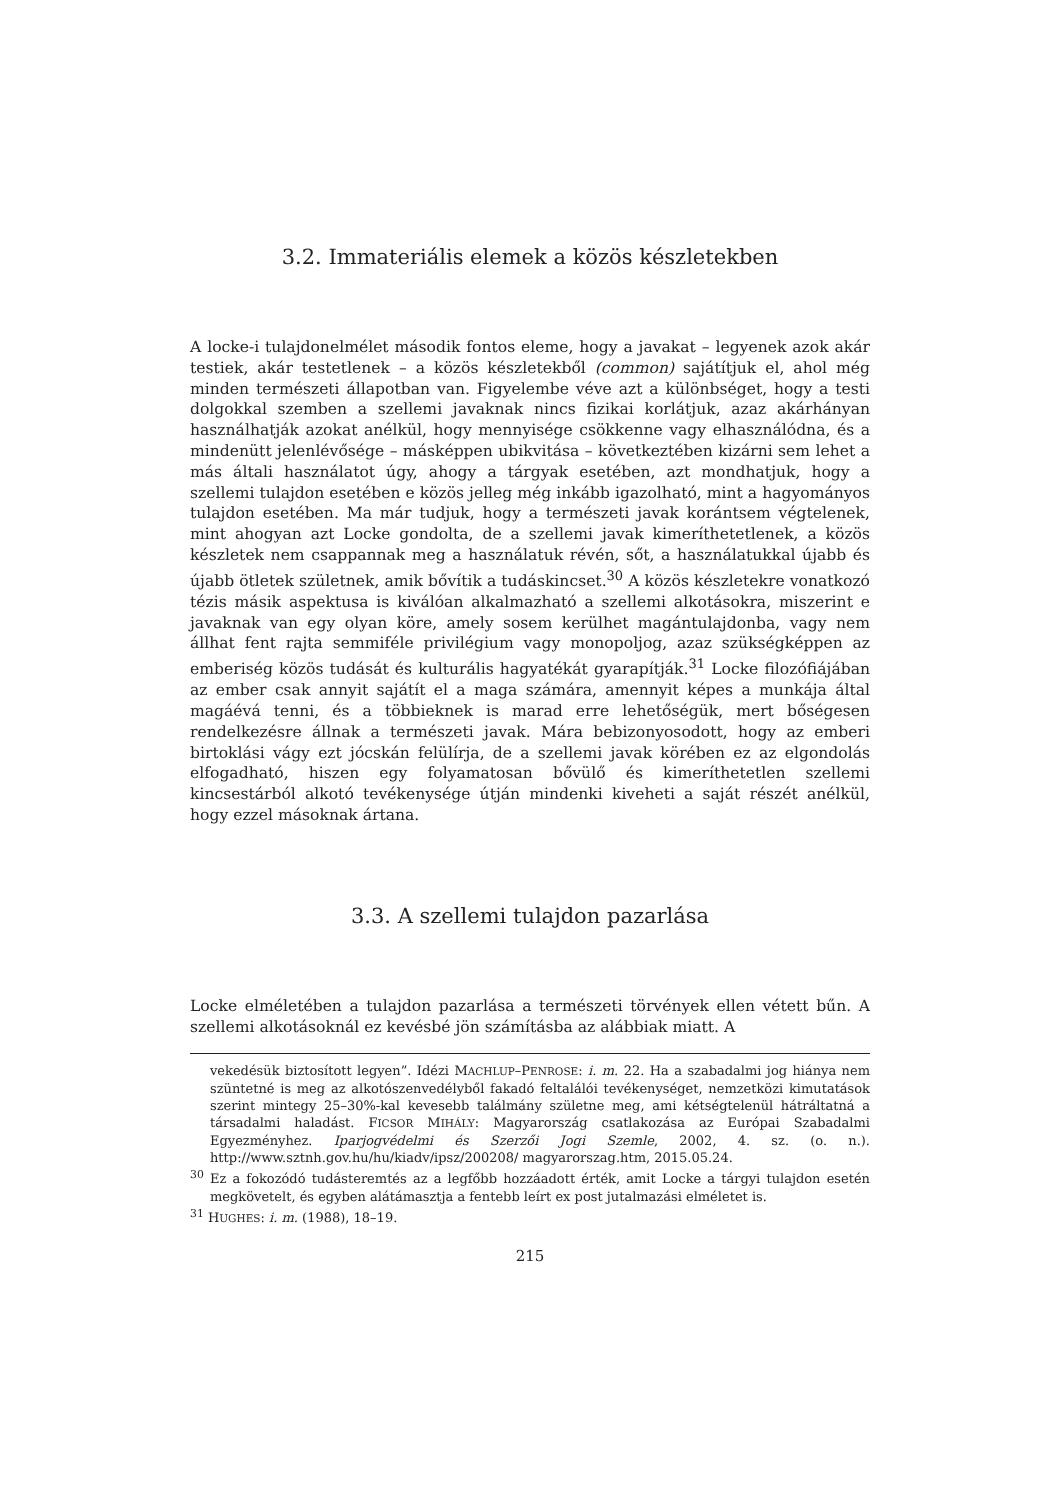3.2. Immateriális elemek a közös készletekben
A locke-i tulajdonelmélet második fontos eleme, hogy a javakat – legyenek azok akár testiek, akár testetlenek – a közös készletekből (common) sajátítjuk el, ahol még minden természeti állapotban van. Figyelembe véve azt a különbséget, hogy a testi dolgokkal szemben a szellemi javaknak nincs fizikai korlátjuk, azaz akárhányan használhatják azokat anélkül, hogy mennyisége csökkenne vagy elhasználódna, és a mindenütt jelenlévősége – másképpen ubikvitása – következtében kizárni sem lehet a más általi használatot úgy, ahogy a tárgyak esetében, azt mondhatjuk, hogy a szellemi tulajdon esetében e közös jelleg még inkább igazolható, mint a hagyományos tulajdon esetében. Ma már tudjuk, hogy a természeti javak korántsem végtelenek, mint ahogyan azt Locke gondolta, de a szellemi javak kimeríthetetlenek, a közös készletek nem csappannak meg a használatuk révén, sőt, a használatukkal újabb és újabb ötletek születnek, amik bővítik a tudáskincset.<sup>30</sup> A közös készletekre vonatkozó tézis másik aspektusa is kiválóan alkalmazható a szellemi alkotásokra, miszerint e javaknak van egy olyan köre, amely sosem kerülhet magántulajdonba, vagy nem állhat fent rajta semmiféle privilégium vagy monopoljog, azaz szükségképpen az emberiség közös tudását és kulturális hagyatékát gyarapítják.<sup>31</sup> Locke filozófiájában az ember csak annyit sajátít el a maga számára, amennyit képes a munkája által magáévá tenni, és a többieknek is marad erre lehetőségük, mert bőségesen rendelkezésre állnak a természeti javak. Mára bebizonyosodott, hogy az emberi birtoklási vágy ezt jócskán felülírja, de a szellemi javak körében ez az elgondolás elfogadható, hiszen egy folyamatosan bővülő és kimeríthetetlen szellemi kincsestárból alkotó tevékenysége útján mindenki kiveheti a saját részét anélkül, hogy ezzel másoknak ártana.
3.3. A szellemi tulajdon pazarlása
Locke elméletében a tulajdon pazarlása a természeti törvények ellen vétett bűn. A szellemi alkotásoknál ez kevésbé jön számításba az alábbiak miatt. A
vekedésük biztosított legyen”. Idézi MACHLUP–PENROSE: i. m. 22. Ha a szabadalmi jog hiánya nem szüntetné is meg az alkotószenvedélyből fakadó feltalálói tevékenységet, nemzetközi kimutatások szerint mintegy 25–30%-kal kevesebb találmány születne meg, ami kétségtelenül hátráltatná a társadalmi haladást. FICSOR MIHÁLY: Magyarország csatlakozása az Európai Szabadalmi Egyezményhez. Iparjogvédelmi és Szerzői Jogi Szemle, 2002, 4. sz. (o. n.). http://www.sztnh.gov.hu/hu/kiadv/ipsz/200208/ magyarorszag.htm, 2015.05.24.
<sup>30</sup> Ez a fokozódó tudásteremtés az a legfőbb hozzáadott érték, amit Locke a tárgyi tulajdon esetén megkövetelt, és egyben alátámasztja a fentebb leírt ex post jutalmazási elméletet is.
<sup>31</sup> HUGHES: i. m. (1988), 18–19.
215